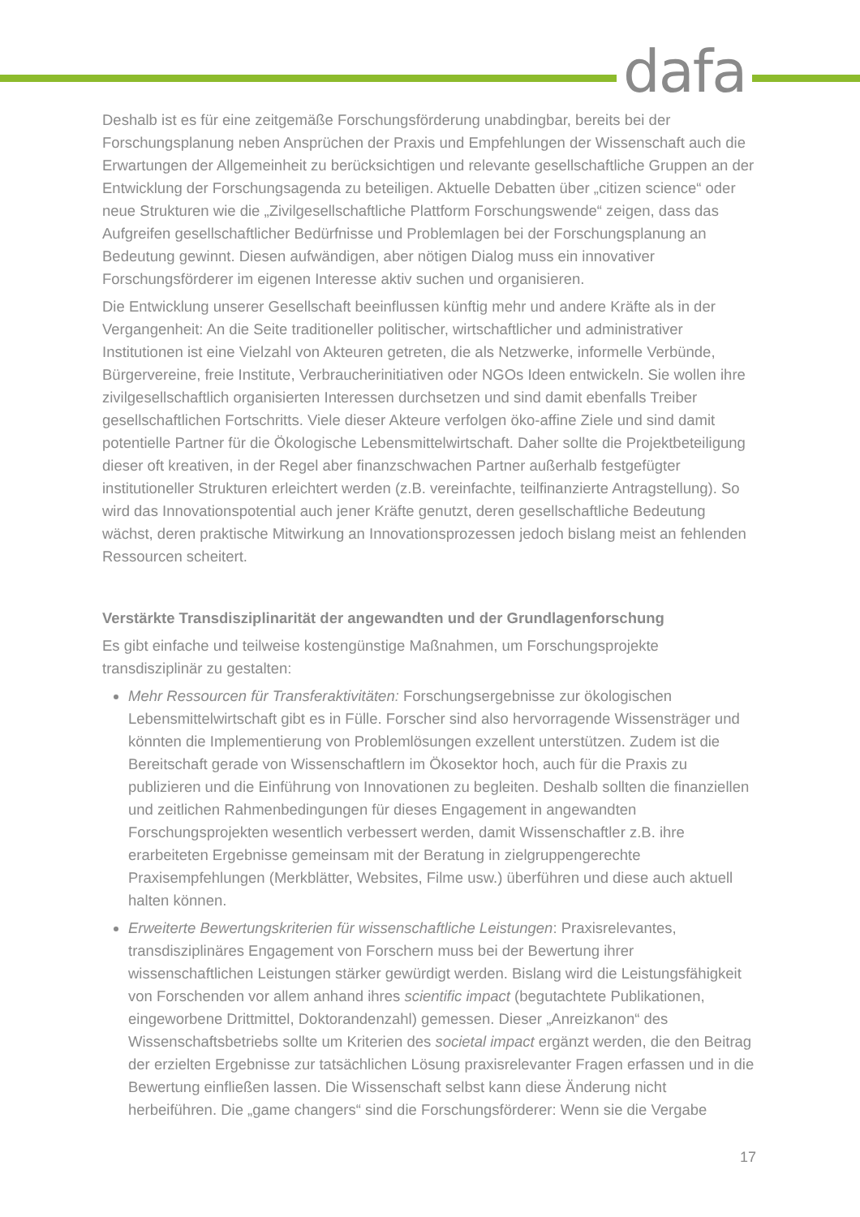dafa
Deshalb ist es für eine zeitgemäße Forschungsförderung unabdingbar, bereits bei der Forschungsplanung neben Ansprüchen der Praxis und Empfehlungen der Wissenschaft auch die Erwartungen der Allgemeinheit zu berücksichtigen und relevante gesellschaftliche Gruppen an der Entwicklung der Forschungsagenda zu beteiligen. Aktuelle Debatten über „citizen science“ oder neue Strukturen wie die „Zivilgesellschaftliche Plattform Forschungswende“ zeigen, dass das Aufgreifen gesellschaftlicher Bedürfnisse und Problemlagen bei der Forschungsplanung an Bedeutung gewinnt. Diesen aufwändigen, aber nötigen Dialog muss ein innovativer Forschungsförderer im eigenen Interesse aktiv suchen und organisieren.
Die Entwicklung unserer Gesellschaft beeinflussen künftig mehr und andere Kräfte als in der Vergangenheit: An die Seite traditioneller politischer, wirtschaftlicher und administrativer Institutionen ist eine Vielzahl von Akteuren getreten, die als Netzwerke, informelle Verbünde, Bürgervereine, freie Institute, Verbraucherinitiativen oder NGOs Ideen entwickeln. Sie wollen ihre zivilgesellschaftlich organisierten Interessen durchsetzen und sind damit ebenfalls Treiber gesellschaftlichen Fortschritts. Viele dieser Akteure verfolgen öko-affine Ziele und sind damit potentielle Partner für die Ökologische Lebensmittelwirtschaft. Daher sollte die Projektbeteiligung dieser oft kreativen, in der Regel aber finanzschwachen Partner außerhalb festgefügter institutioneller Strukturen erleichtert werden (z.B. vereinfachte, teilfinanzierte Antragstellung). So wird das Innovationspotential auch jener Kräfte genutzt, deren gesellschaftliche Bedeutung wächst, deren praktische Mitwirkung an Innovationsprozessen jedoch bislang meist an fehlenden Ressourcen scheitert.
Verstärkte Transdisziplinarität der angewandten und der Grundlagenforschung
Es gibt einfache und teilweise kostengünstige Maßnahmen, um Forschungsprojekte transdisziplinär zu gestalten:
Mehr Ressourcen für Transferaktivitäten: Forschungsergebnisse zur ökologischen Lebensmittelwirtschaft gibt es in Fülle. Forscher sind also hervorragende Wissensträger und könnten die Implementierung von Problemlösungen exzellent unterstützen. Zudem ist die Bereitschaft gerade von Wissenschaftlern im Ökosektor hoch, auch für die Praxis zu publizieren und die Einführung von Innovationen zu begleiten. Deshalb sollten die finanziellen und zeitlichen Rahmenbedingungen für dieses Engagement in angewandten Forschungsprojekten wesentlich verbessert werden, damit Wissenschaftler z.B. ihre erarbeiteten Ergebnisse gemeinsam mit der Beratung in zielgruppengerechte Praxisempfehlungen (Merkblätter, Websites, Filme usw.) überführen und diese auch aktuell halten können.
Erweiterte Bewertungskriterien für wissenschaftliche Leistungen: Praxisrelevantes, transdisziplinäres Engagement von Forschern muss bei der Bewertung ihrer wissenschaftlichen Leistungen stärker gewürdigt werden. Bislang wird die Leistungsfähigkeit von Forschenden vor allem anhand ihres scientific impact (begutachtete Publikationen, eingeworbene Drittmittel, Doktorandenzahl) gemessen. Dieser „Anreizkanon“ des Wissenschaftsbetriebs sollte um Kriterien des societal impact ergänzt werden, die den Beitrag der erzielten Ergebnisse zur tatsächlichen Lösung praxisrelevanter Fragen erfassen und in die Bewertung einfließen lassen. Die Wissenschaft selbst kann diese Änderung nicht herbeiführen. Die „game changers“ sind die Forschungsförderer: Wenn sie die Vergabe
17